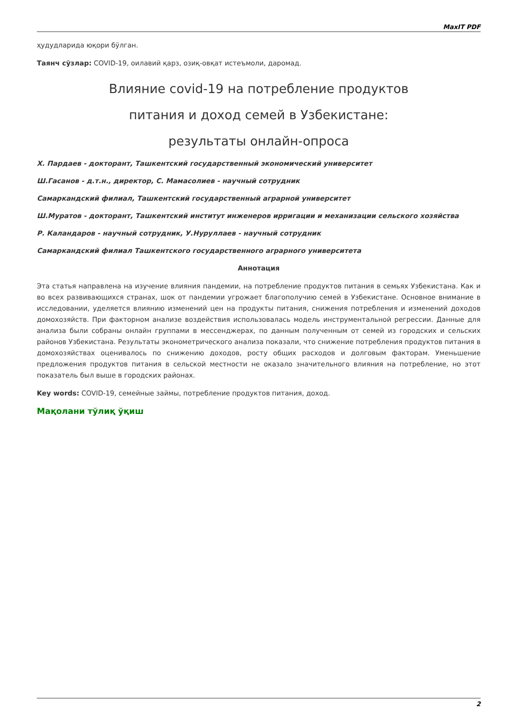MaxIT PDF
ҳудудларида юқори бўлган.
Таянч сўзлар: COVID-19, оилавий қарз, озиқ-овқат истеъмоли, даромад.
Влияние covid-19 на потребление продуктов
питания и доход семей в Узбекистане:
результаты онлайн-опроса
Х. Пардаев - докторант, Ташкентский государственный экономический университет
Ш.Гасанов - д.т.н., директор, С. Мамасолиев - научный сотрудник
Самаркандский филиал, Ташкентский государственный аграрной университет
Ш.Муратов - докторант, Ташкентский институт инженеров ирригации и механизации сельского хозяйства
Р. Каландаров - научный сотрудник, У.Нуруллаев - научный сотрудник
Самаркандский филиал Ташкентского государственного аграрного университета
Аннотация
Эта статья направлена на изучение влияния пандемии, на потребление продуктов питания в семьях Узбекистана. Как и во всех развивающихся странах, шок от пандемии угрожает благополучию семей в Узбекистане. Основное внимание в исследовании, уделяется влиянию изменений цен на продукты питания, снижения потребления и изменений доходов домохозяйств. При факторном анализе воздействия использовалась модель инструментальной регрессии. Данные для анализа были собраны онлайн группами в мессенджерах, по данным полученным от семей из городских и сельских районов Узбекистана. Результаты эконометрического анализа показали, что снижение потребления продуктов питания в домохозяйствах оценивалось по снижению доходов, росту общих расходов и долговым факторам. Уменьшение предложения продуктов питания в сельской местности не оказало значительного влияния на потребление, но этот показатель был выше в городских районах.
Key words: COVID-19, семейные займы, потребление продуктов питания, доход.
Мақолани тўлиқ ўқиш
2